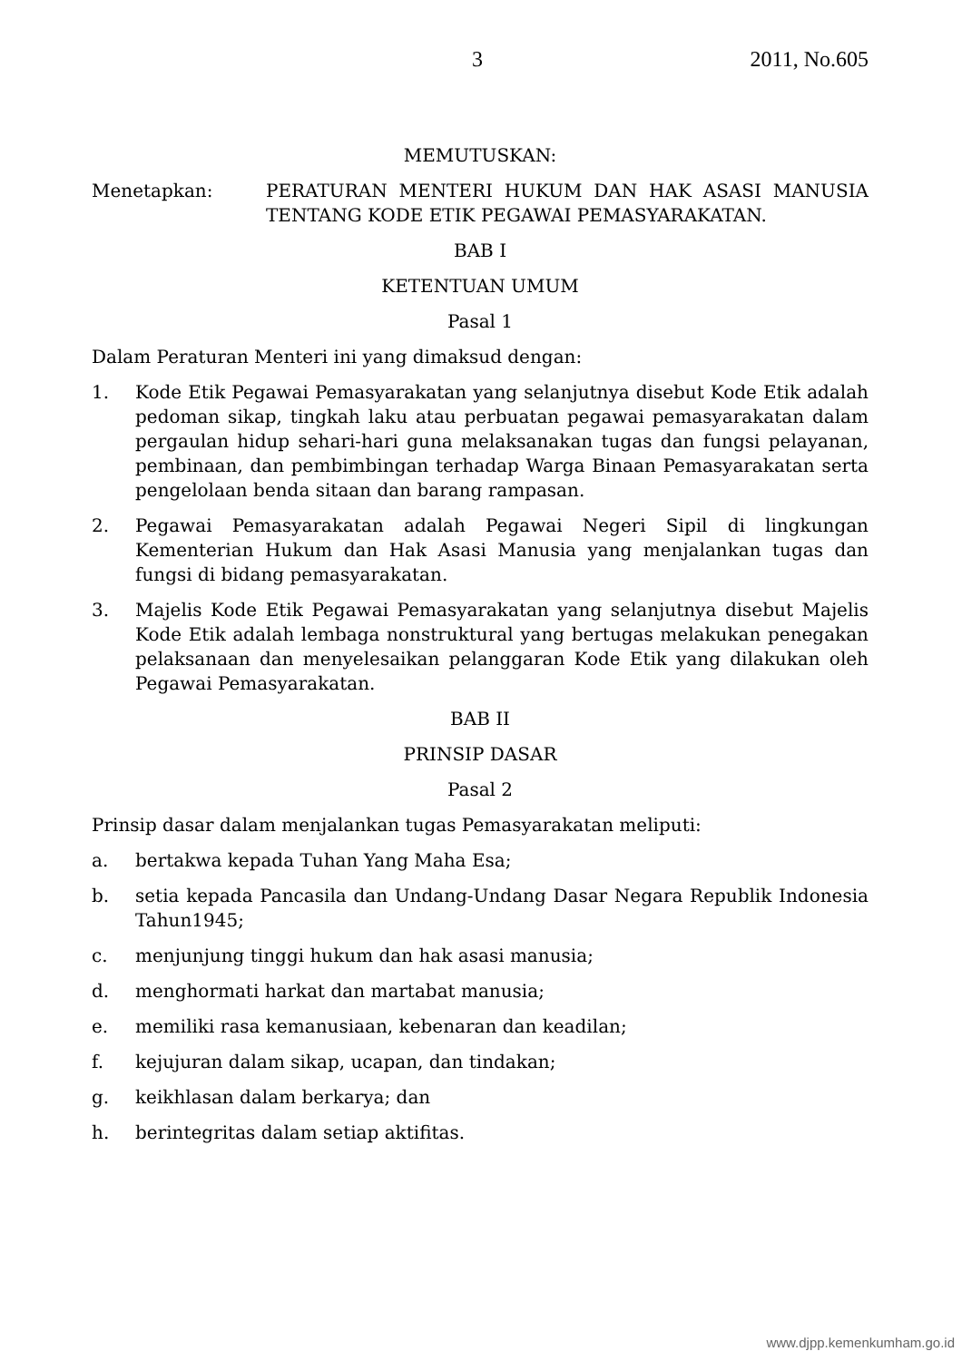3 2011, No.605
MEMUTUSKAN:
Menetapkan: PERATURAN MENTERI HUKUM DAN HAK ASASI MANUSIA TENTANG KODE ETIK PEGAWAI PEMASYARAKATAN.
BAB I
KETENTUAN UMUM
Pasal 1
Dalam Peraturan Menteri ini yang dimaksud dengan:
1. Kode Etik Pegawai Pemasyarakatan yang selanjutnya disebut Kode Etik adalah pedoman sikap, tingkah laku atau perbuatan pegawai pemasyarakatan dalam pergaulan hidup sehari-hari guna melaksanakan tugas dan fungsi pelayanan, pembinaan, dan pembimbingan terhadap Warga Binaan Pemasyarakatan serta pengelolaan benda sitaan dan barang rampasan.
2. Pegawai Pemasyarakatan adalah Pegawai Negeri Sipil di lingkungan Kementerian Hukum dan Hak Asasi Manusia yang menjalankan tugas dan fungsi di bidang pemasyarakatan.
3. Majelis Kode Etik Pegawai Pemasyarakatan yang selanjutnya disebut Majelis Kode Etik adalah lembaga nonstruktural yang bertugas melakukan penegakan pelaksanaan dan menyelesaikan pelanggaran Kode Etik yang dilakukan oleh Pegawai Pemasyarakatan.
BAB II
PRINSIP DASAR
Pasal 2
Prinsip dasar dalam menjalankan tugas Pemasyarakatan meliputi:
a. bertakwa kepada Tuhan Yang Maha Esa;
b. setia kepada Pancasila dan Undang-Undang Dasar Negara Republik Indonesia Tahun1945;
c. menjunjung tinggi hukum dan hak asasi manusia;
d. menghormati harkat dan martabat manusia;
e. memiliki rasa kemanusiaan, kebenaran dan keadilan;
f. kejujuran dalam sikap, ucapan, dan tindakan;
g. keikhlasan dalam berkarya; dan
h. berintegritas dalam setiap aktifitas.
www.djpp.kemenkumham.go.id